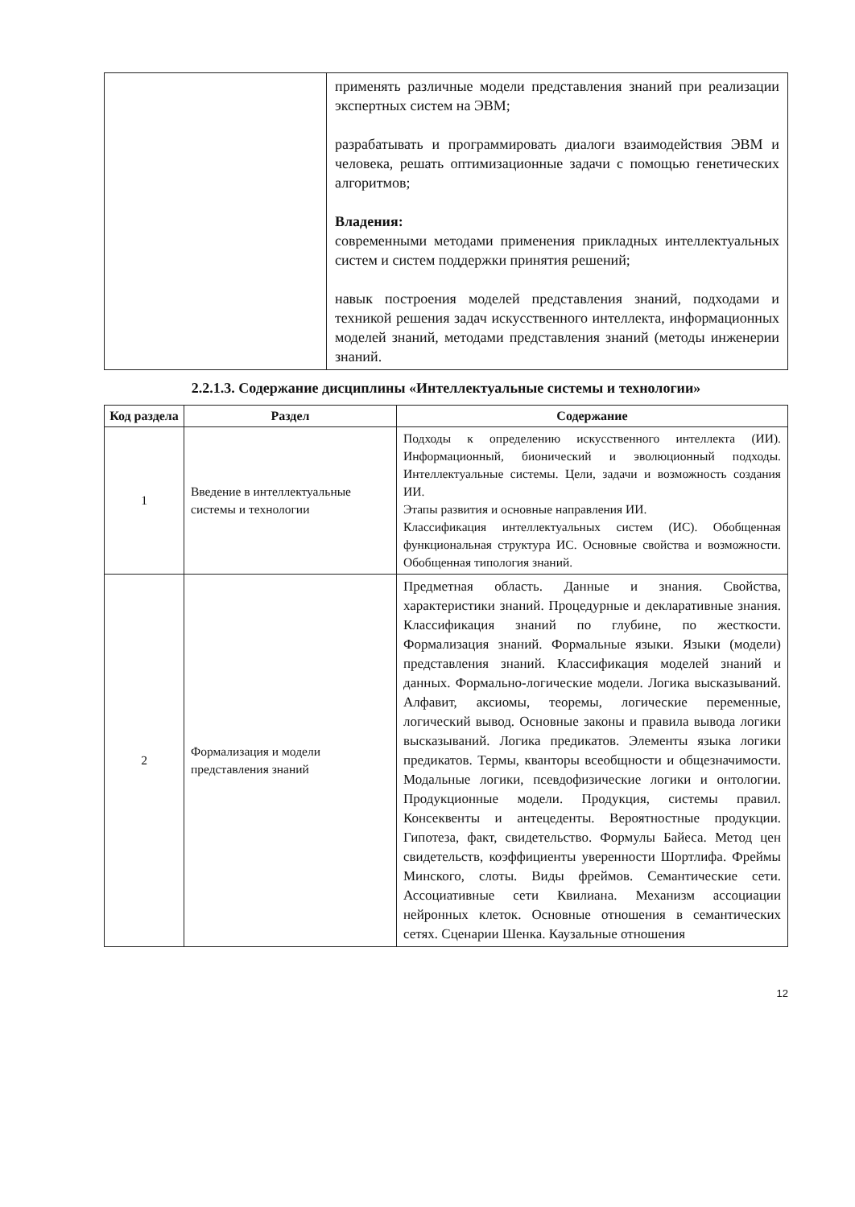| | применять различные модели представления знаний при реализации экспертных систем на ЭВМ; разрабатывать и программировать диалоги взаимодействия ЭВМ и человека, решать оптимизационные задачи с помощью генетических алгоритмов; Владения: современными методами применения прикладных интеллектуальных систем и систем поддержки принятия решений; навык построения моделей представления знаний, подходами и техникой решения задач искусственного интеллекта, информационных моделей знаний, методами представления знаний (методы инженерии знаний. |
2.2.1.3. Содержание дисциплины «Интеллектуальные системы и технологии»
| Код раздела | Раздел | Содержание |
| --- | --- | --- |
| 1 | Введение в интеллектуальные системы и технологии | Подходы к определению искусственного интеллекта (ИИ). Информационный, бионический и эволюционный подходы. Интеллектуальные системы. Цели, задачи и возможность создания ИИ. Этапы развития и основные направления ИИ. Классификация интеллектуальных систем (ИС). Обобщенная функциональная структура ИС. Основные свойства и возможности. Обобщенная типология знаний. |
| 2 | Формализация и модели представления знаний | Предметная область. Данные и знания. Свойства, характеристики знаний. Процедурные и декларативные знания. Классификация знаний по глубине, по жесткости. Формализация знаний. Формальные языки. Языки (модели) представления знаний. Классификация моделей знаний и данных. Формально-логические модели. Логика высказываний. Алфавит, аксиомы, теоремы, логические переменные, логический вывод. Основные законы и правила вывода логики высказываний. Логика предикатов. Элементы языка логики предикатов. Термы, кванторы всеобщности и общезначимости. Модальные логики, псевдофизические логики и онтологии. Продукционные модели. Продукция, системы правил. Консеквенты и антецеденты. Вероятностные продукции. Гипотеза, факт, свидетельство. Формулы Байеса. Метод цен свидетельств, коэффициенты уверенности Шортлифа. Фреймы Минского, слоты. Виды фреймов. Семантические сети. Ассоциативные сети Квилиана. Механизм ассоциации нейронных клеток. Основные отношения в семантических сетях. Сценарии Шенка. Каузальные отношения |
12